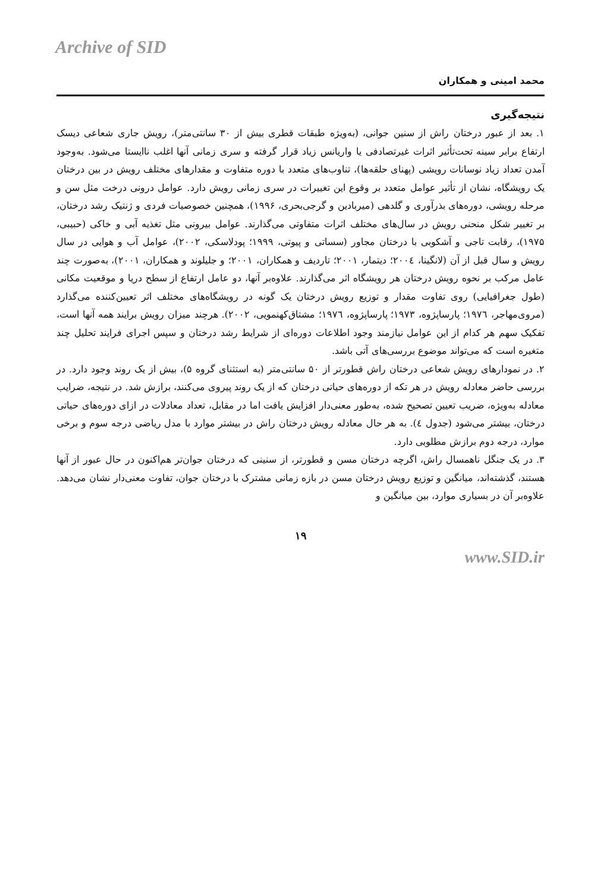Archive of SID
محمد امینی و همکاران
نتیجه‌گیری
۱. بعد از عبور درختان راش از سنین جوانی، (به‌ویژه طبقات قطری بیش از ۳۰ سانتی‌متر)، رویش جاری شعاعی دیسک ارتفاع برابر سینه تحت‌تأثیر اثرات غیرتصادفی یا واریانس زیاد قرار گرفته و سری زمانی آنها اغلب ناایستا می‌شود. به‌وجود آمدن تعداد زیاد نوسانات رویشی (پهنای حلقه‌ها)، تناوب‌های متعدد با دوره متفاوت و مقدارهای مختلف رویش در بین درختان یک رویشگاه، نشان از تأثیر عوامل متعدد بر وقوع این تغییرات در سری زمانی رویش دارد. عوامل درونی درخت مثل سن و مرحله رویشی، دوره‌های بذرآوری و گلدهی (میربادین و گرجی‌بحری، ۱۹۹۶)، همچنین خصوصیات فردی و ژنتیک رشد درختان، بر تغییر شکل منحنی رویش در سال‌های مختلف اثرات متفاوتی می‌گذارند. عوامل بیرونی مثل تغذیه آبی و خاکی (حبیبی، ۱۹۷۵)، رقابت تاجی و آشکوبی با درختان مجاور (سساتی و پیوتی، ۱۹۹۹؛ پودلاسکی، ۲۰۰۲)، عوامل آب و هوایی در سال رویش و سال قبل از آن (لانگینا، ۲۰۰٤؛ دیتمار، ۲۰۰۱؛ تاردیف و همکاران، ۲۰۰۱؛ و جلیلوند و همکاران، ۲۰۰۱)، به‌صورت چند عامل مرکب بر نحوه رویش درختان هر رویشگاه اثر می‌گذارند. علاوه‌بر آنها، دو عامل ارتفاع از سطح دریا و موقعیت مکانی (طول جغرافیایی) روی تفاوت مقدار و توزیع رویش درختان یک گونه در رویشگاه‌های مختلف اثر تعیین‌کننده می‌گذارد (مروی‌مهاجر، ۱۹۷٦؛ پارساپژوه، ۱۹۷۳؛ پارساپژوه، ۱۹۷٦؛ مشتاق‌کهنمویی، ۲۰۰۲). هرچند میزان رویش برایند همه آنها است، تفکیک سهم هر کدام از این عوامل نیازمند وجود اطلاعات دوره‌ای از شرایط رشد درختان و سپس اجرای فرایند تحلیل چند متغیره است که می‌تواند موضوع بررسی‌های آتی باشد.
۲. در نمودارهای رویش شعاعی درختان راش قطورتر از ۵۰ سانتی‌متر (به استثنای گروه ۵)، بیش از یک روند وجود دارد. در بررسی حاضر معادله رویش در هر تکه از دوره‌های حیاتی درختان که از یک روند پیروی می‌کنند، برازش شد. در نتیجه، ضرایب معادله به‌ویژه، ضریب تعیین تصحیح شده، به‌طور معنی‌دار افزایش یافت اما در مقابل، تعداد معادلات در ازای دوره‌های حیاتی درختان، بیشتر می‌شود (جدول ٤). به هر حال معادله رویش درختان راش در بیشتر موارد با مدل ریاضی درجه سوم و برخی موارد، درجه دوم برازش مطلوبی دارد.
۳. در یک جنگل ناهمسال راش، اگرچه درختان مسن و قطورتر، از سنینی که درختان جوان‌تر هم‌اکنون در حال عبور از آنها هستند، گذشته‌اند، میانگین و توزیع رویش درختان مسن در بازه زمانی مشترک با درختان جوان، تفاوت معنی‌دار نشان می‌دهد. علاوه‌بر آن در بسیاری موارد، بین میانگین و
۱۹
www.SID.ir